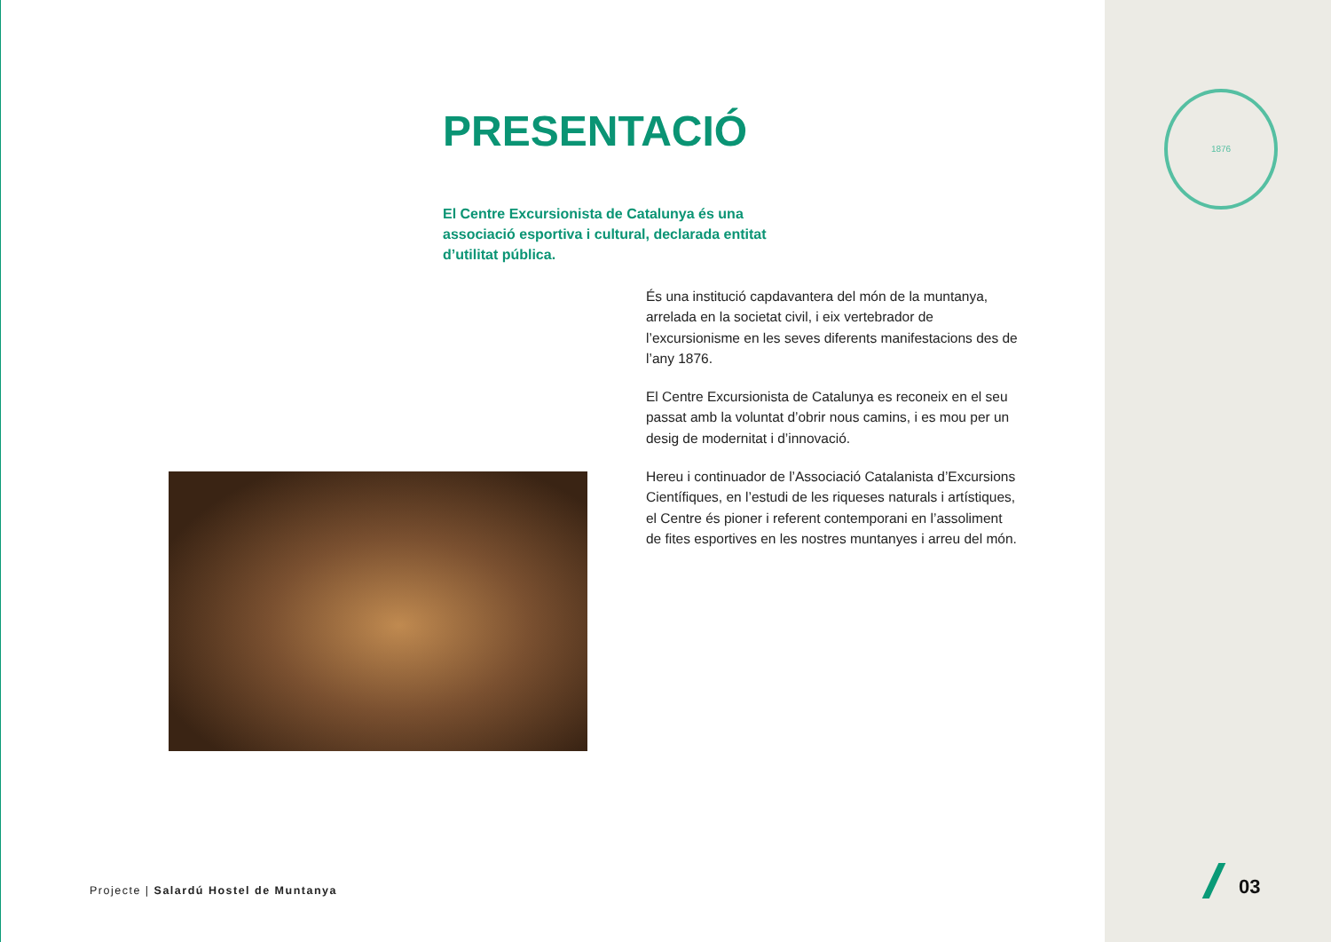PRESENTACIÓ
El Centre Excursionista de Catalunya és una associació esportiva i cultural, declarada entitat d’utilitat pública.
És una institució capdavantera del món de la muntanya, arrelada en la societat civil, i eix vertebrador de l’excursionisme en les seves diferents manifestacions des de l’any 1876.
El Centre Excursionista de Catalunya es reconeix en el seu passat amb la voluntat d’obrir nous camins, i es mou per un desig de modernitat i d’innovació.
Hereu i continuador de l’Associació Catalanista d’Excursions Científiques, en l’estudi de les riqueses naturals i artístiques, el Centre és pioner i referent contemporani en l’assoliment de fites esportives en les nostres muntanyes i arreu del món.
Projecte | Salardú Hostel de Muntanya
1876
03